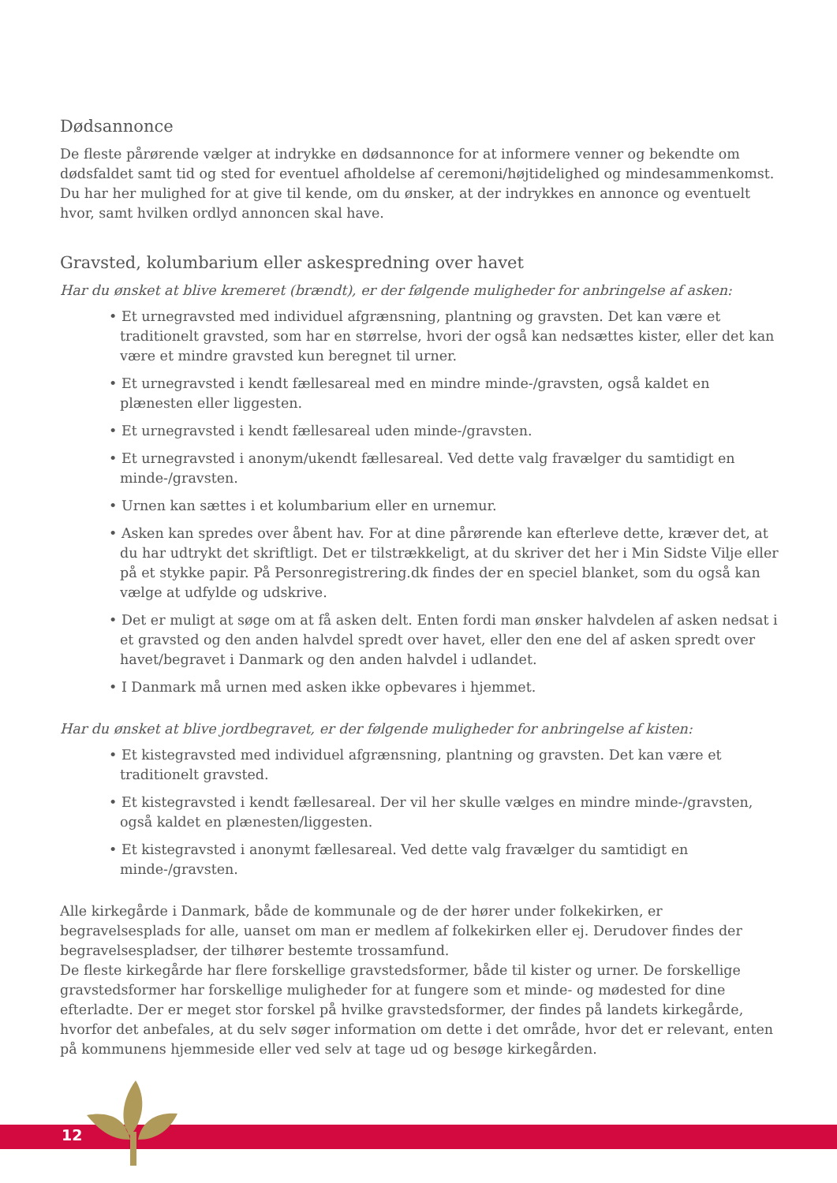Dødsannonce
De fleste pårørende vælger at indrykke en dødsannonce for at informere venner og bekendte om dødsfaldet samt tid og sted for eventuel afholdelse af ceremoni/højtidelighed og mindesammenkomst. Du har her mulighed for at give til kende, om du ønsker, at der indrykkes en annonce og eventuelt hvor, samt hvilken ordlyd annoncen skal have.
Gravsted, kolumbarium eller askespredning over havet
Har du ønsket at blive kremeret (brændt), er der følgende muligheder for anbringelse af asken:
• Et urnegravsted med individuel afgrænsning, plantning og gravsten. Det kan være et traditionelt gravsted, som har en størrelse, hvori der også kan nedsættes kister, eller det kan være et mindre gravsted kun beregnet til urner.
• Et urnegravsted i kendt fællesareal med en mindre minde-/gravsten, også kaldet en plænesten eller liggesten.
• Et urnegravsted i kendt fællesareal uden minde-/gravsten.
• Et urnegravsted i anonym/ukendt fællesareal. Ved dette valg fravælger du samtidigt en minde-/gravsten.
• Urnen kan sættes i et kolumbarium eller en urnemur.
• Asken kan spredes over åbent hav. For at dine pårørende kan efterleve dette, kræver det, at du har udtrykt det skriftligt. Det er tilstrækkeligt, at du skriver det her i Min Sidste Vilje eller på et stykke papir. På Personregistrering.dk findes der en speciel blanket, som du også kan vælge at udfylde og udskrive.
• Det er muligt at søge om at få asken delt. Enten fordi man ønsker halvdelen af asken nedsat i et gravsted og den anden halvdel spredt over havet, eller den ene del af asken spredt over havet/begravet i Danmark og den anden halvdel i udlandet.
• I Danmark må urnen med asken ikke opbevares i hjemmet.
Har du ønsket at blive jordbegravet, er der følgende muligheder for anbringelse af kisten:
• Et kistegravsted med individuel afgrænsning, plantning og gravsten. Det kan være et traditionelt gravsted.
• Et kistegravsted i kendt fællesareal. Der vil her skulle vælges en mindre minde-/gravsten, også kaldet en plænesten/liggesten.
• Et kistegravsted i anonymt fællesareal. Ved dette valg fravælger du samtidigt en minde-/gravsten.
Alle kirkegårde i Danmark, både de kommunale og de der hører under folkekirken, er begravelsesplads for alle, uanset om man er medlem af folkekirken eller ej. Derudover findes der begravelsespladser, der tilhører bestemte trossamfund.
De fleste kirkegårde har flere forskellige gravstedsformer, både til kister og urner. De forskellige gravstedsformer har forskellige muligheder for at fungere som et minde- og mødested for dine efterladte. Der er meget stor forskel på hvilke gravstedsformer, der findes på landets kirkegårde, hvorfor det anbefales, at du selv søger information om dette i det område, hvor det er relevant, enten på kommunens hjemmeside eller ved selv at tage ud og besøge kirkegården.
12